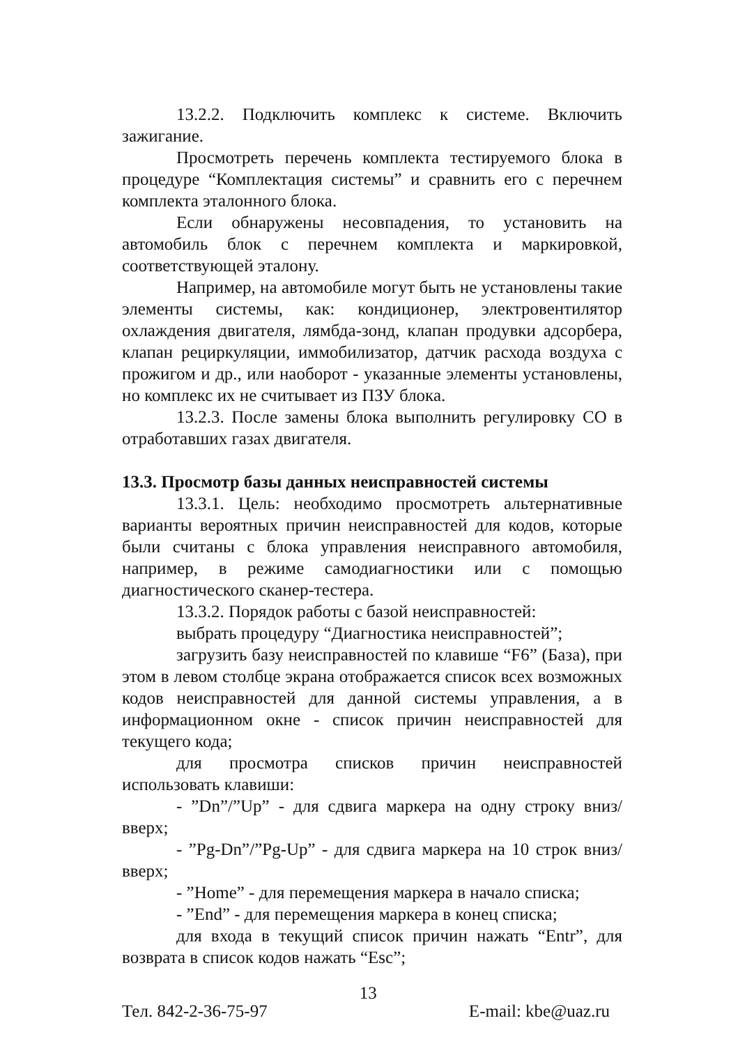13.2.2. Подключить комплекс к системе. Включить зажигание.
Просмотреть перечень комплекта тестируемого блока в процедуре “Комплектация системы” и сравнить его с перечнем комплекта эталонного блока.
Если обнаружены несовпадения, то установить на автомобиль блок с перечнем комплекта и маркировкой, соответствующей эталону.
Например, на автомобиле могут быть не установлены такие элементы системы, как: кондиционер, электровентилятор охлаждения двигателя, лямбда-зонд, клапан продувки адсорбера, клапан рециркуляции, иммобилизатор, датчик расхода воздуха с прожигом и др., или наоборот - указанные элементы установлены, но комплекс их не считывает из ПЗУ блока.
13.2.3. После замены блока выполнить регулировку СО в отработавших газах двигателя.
13.3. Просмотр базы данных неисправностей системы
13.3.1. Цель: необходимо просмотреть альтернативные варианты вероятных причин неисправностей для кодов, которые были считаны с блока управления неисправного автомобиля, например, в режиме самодиагностики или с помощью диагностического сканер-тестера.
13.3.2. Порядок работы с базой неисправностей:
выбрать процедуру “Диагностика неисправностей”;
загрузить базу неисправностей по клавише “F6” (База), при этом в левом столбце экрана отображается список всех возможных кодов неисправностей для данной системы управления, а в информационном окне - список причин неисправностей для текущего кода;
для просмотра списков причин неисправностей использовать клавиши:
- ”Dn”/”Up” - для сдвига маркера на одну строку вниз/вверх;
- ”Pg-Dn”/”Pg-Up” - для сдвига маркера на 10 строк вниз/вверх;
- ”Home” - для перемещения маркера в начало списка;
- ”End” - для перемещения маркера в конец списка;
для входа в текущий список причин нажать “Entr”, для возврата в список кодов нажать “Esc”;
Тел. 842-2-36-75-97 13 E-mail: kbe@uaz.ru